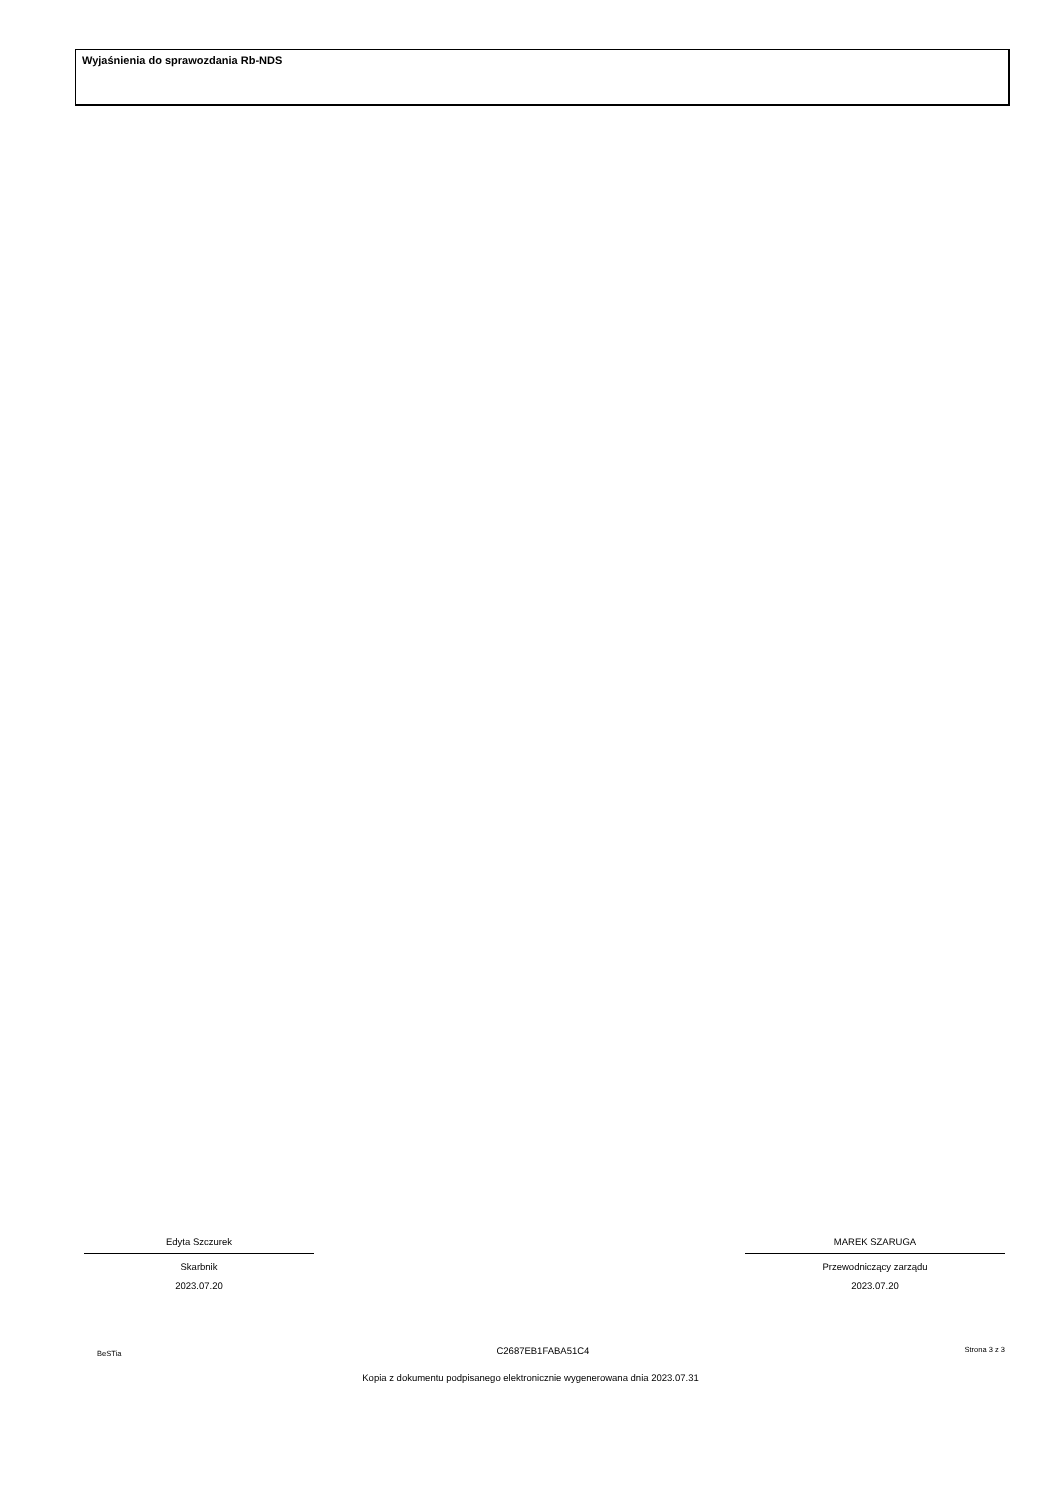Wyjaśnienia do sprawozdania Rb-NDS
Edyta Szczurek
Skarbnik
2023.07.20
MAREK SZARUGA
Przewodniczący zarządu
2023.07.20
BeSTia C2687EB1FABA51C4 Strona 3 z 3
Kopia z dokumentu podpisanego elektronicznie wygenerowana dnia 2023.07.31